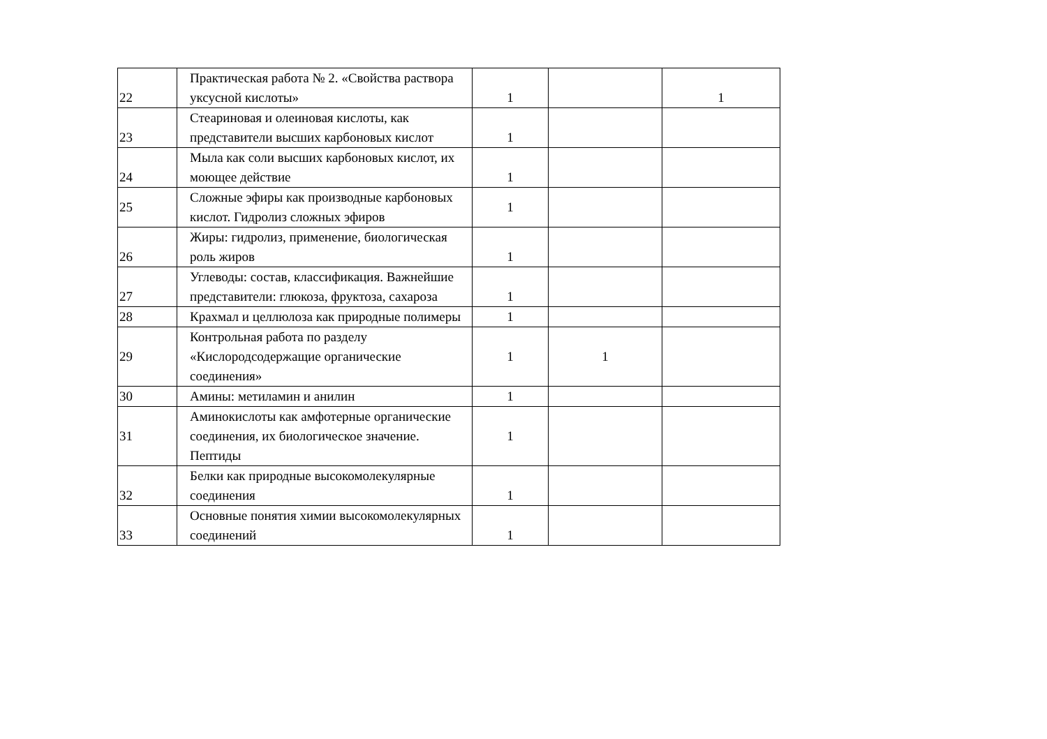| 22 | Практическая работа № 2. «Свойства раствора уксусной кислоты» | 1 | | 1 |
| 23 | Стеариновая и олеиновая кислоты, как представители высших карбоновых кислот | 1 | | |
| 24 | Мыла как соли высших карбоновых кислот, их моющее действие | 1 | | |
| 25 | Сложные эфиры как производные карбоновых кислот. Гидролиз сложных эфиров | 1 | | |
| 26 | Жиры: гидролиз, применение, биологическая роль жиров | 1 | | |
| 27 | Углеводы: состав, классификация. Важнейшие представители: глюкоза, фруктоза, сахароза | 1 | | |
| 28 | Крахмал и целлюлоза как природные полимеры | 1 | | |
| 29 | Контрольная работа по разделу «Кислородсодержащие органические соединения» | 1 | 1 | |
| 30 | Амины: метиламин и анилин | 1 | | |
| 31 | Аминокислоты как амфотерные органические соединения, их биологическое значение. Пептиды | 1 | | |
| 32 | Белки как природные высокомолекулярные соединения | 1 | | |
| 33 | Основные понятия химии высокомолекулярных соединений | 1 | | |